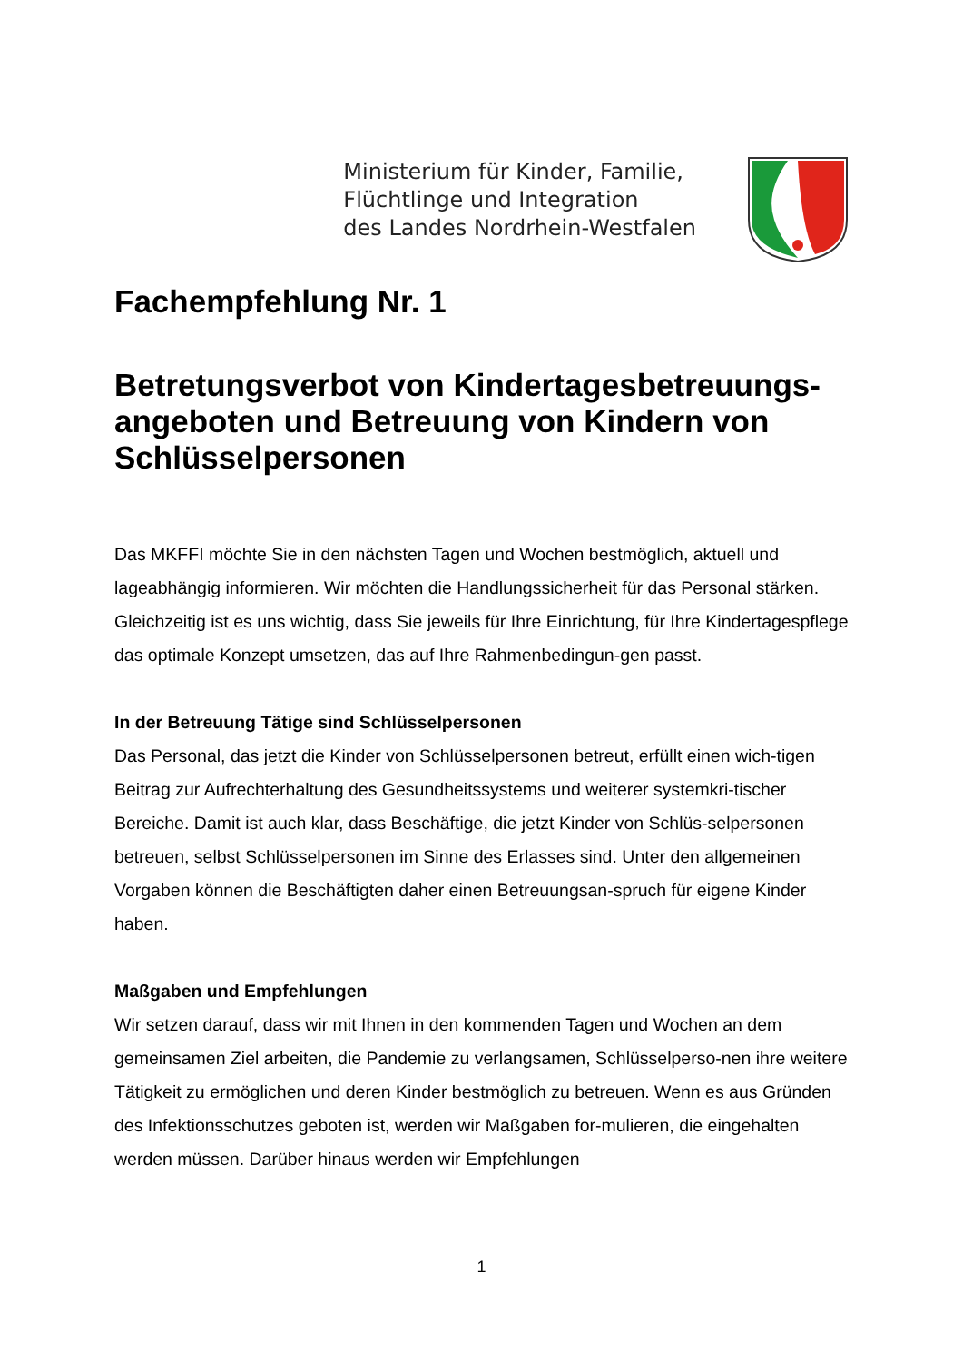Ministerium für Kinder, Familie,
Flüchtlinge und Integration
des Landes Nordrhein-Westfalen
Fachempfehlung Nr. 1
Betretungsverbot von Kindertagesbetreuungs-angeboten und Betreuung von Kindern von Schlüsselpersonen
Das MKFFI möchte Sie in den nächsten Tagen und Wochen bestmöglich, aktuell und lageabhängig informieren. Wir möchten die Handlungssicherheit für das Personal stärken. Gleichzeitig ist es uns wichtig, dass Sie jeweils für Ihre Einrichtung, für Ihre Kindertagespflege das optimale Konzept umsetzen, das auf Ihre Rahmenbedingun-gen passt.
In der Betreuung Tätige sind Schlüsselpersonen
Das Personal, das jetzt die Kinder von Schlüsselpersonen betreut, erfüllt einen wich-tigen Beitrag zur Aufrechterhaltung des Gesundheitssystems und weiterer systemkri-tischer Bereiche. Damit ist auch klar, dass Beschäftige, die jetzt Kinder von Schlüs-selpersonen betreuen, selbst Schlüsselpersonen im Sinne des Erlasses sind. Unter den allgemeinen Vorgaben können die Beschäftigten daher einen Betreuungsan-spruch für eigene Kinder haben.
Maßgaben und Empfehlungen
Wir setzen darauf, dass wir mit Ihnen in den kommenden Tagen und Wochen an dem gemeinsamen Ziel arbeiten, die Pandemie zu verlangsamen, Schlüsselperso-nen ihre weitere Tätigkeit zu ermöglichen und deren Kinder bestmöglich zu betreuen. Wenn es aus Gründen des Infektionsschutzes geboten ist, werden wir Maßgaben for-mulieren, die eingehalten werden müssen. Darüber hinaus werden wir Empfehlungen
1